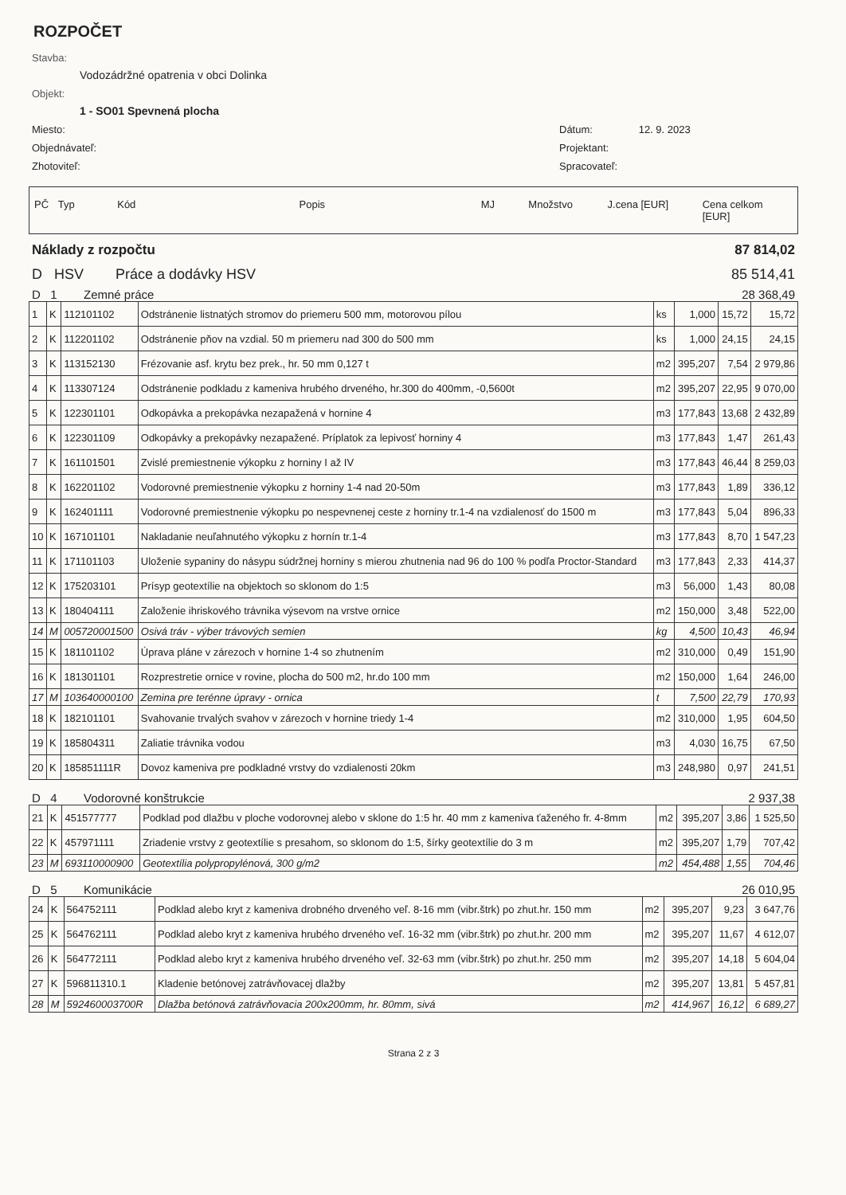ROZPOČET
Stavba:
Vodozádržné opatrenia v obci Dolinka
Objekt:
1 - SO01 Spevnená plocha
Miesto: Dátum: 12. 9. 2023
Objednávateľ: Projektant:
Zhotoviteľ: Spracovateľ:
PČ Typ Kód Popis MJ Množstvo J.cena [EUR] Cena celkom [EUR]
Náklady z rozpočtu 87 814,02
D HSV Práce a dodávky HSV 85 514,41
D 1 Zemné práce 28 368,49
| 1 | K | 112101102 | Odstránenie listnatých stromov do priemeru 500 mm, motorovou pílou | ks | 1,000 | 15,72 | 15,72 |
| 2 | K | 112201102 | Odstránenie pňov na vzdial. 50 m priemeru nad 300 do 500 mm | ks | 1,000 | 24,15 | 24,15 |
| 3 | K | 113152130 | Frézovanie asf. krytu bez prek., hr. 50 mm 0,127 t | m2 | 395,207 | 7,54 | 2 979,86 |
| 4 | K | 113307124 | Odstránenie podkladu z kameniva hrubého drveného, hr.300 do 400mm, -0,5600t | m2 | 395,207 | 22,95 | 9 070,00 |
| 5 | K | 122301101 | Odkopávka a prekopávka nezapažená v hornine 4 | m3 | 177,843 | 13,68 | 2 432,89 |
| 6 | K | 122301109 | Odkopávky a prekopávky nezapažené. Príplatok za lepivosť horniny 4 | m3 | 177,843 | 1,47 | 261,43 |
| 7 | K | 161101501 | Zvislé premiestnenie výkopku z horniny I až IV | m3 | 177,843 | 46,44 | 8 259,03 |
| 8 | K | 162201102 | Vodorovné premiestnenie výkopku z horniny 1-4 nad 20-50m | m3 | 177,843 | 1,89 | 336,12 |
| 9 | K | 162401111 | Vodorovné premiestnenie výkopku po nespevnenej ceste z horniny tr.1-4 na vzdialenosť do 1500 m | m3 | 177,843 | 5,04 | 896,33 |
| 10 | K | 167101101 | Nakladanie neuľahnutého výkopku z hornín tr.1-4 | m3 | 177,843 | 8,70 | 1 547,23 |
| 11 | K | 171101103 | Uloženie sypaniny do násypu súdržnej horniny s mierou zhutnenia nad 96 do 100 % podľa Proctor-Standard | m3 | 177,843 | 2,33 | 414,37 |
| 12 | K | 175203101 | Prísyp geotextílie na objektoch so sklonom do 1:5 | m3 | 56,000 | 1,43 | 80,08 |
| 13 | K | 180404111 | Založenie ihriskového trávnika výsevom na vrstve ornice | m2 | 150,000 | 3,48 | 522,00 |
| 14 | M | 005720001500 | Osivá tráv - výber trávových semien | kg | 4,500 | 10,43 | 46,94 |
| 15 | K | 181101102 | Úprava pláne v zárezoch v hornine 1-4 so zhutnením | m2 | 310,000 | 0,49 | 151,90 |
| 16 | K | 181301101 | Rozprestretie ornice v rovine, plocha do 500 m2, hr.do 100 mm | m2 | 150,000 | 1,64 | 246,00 |
| 17 | M | 103640000100 | Zemina pre terénne úpravy - ornica | t | 7,500 | 22,79 | 170,93 |
| 18 | K | 182101101 | Svahovanie trvalých svahov v zárezoch v hornine triedy 1-4 | m2 | 310,000 | 1,95 | 604,50 |
| 19 | K | 185804311 | Zaliatie trávnika vodou | m3 | 4,030 | 16,75 | 67,50 |
| 20 | K | 185851111R | Dovoz kameniva pre podkladné vrstvy do vzdialenosti 20km | m3 | 248,980 | 0,97 | 241,51 |
D 4 Vodorovné konštrukcie 2 937,38
| 21 | K | 451577777 | Podklad pod dlažbu v ploche vodorovnej alebo v sklone do 1:5 hr. 40 mm z kameniva ťaženého fr. 4-8mm | m2 | 395,207 | 3,86 | 1 525,50 |
| 22 | K | 457971111 | Zriadenie vrstvy z geotextílie s presahom, so sklonom do 1:5, šírky geotextílie do 3 m | m2 | 395,207 | 1,79 | 707,42 |
| 23 | M | 693110000900 | Geotextília polypropylénová, 300 g/m2 | m2 | 454,488 | 1,55 | 704,46 |
D 5 Komunikácie 26 010,95
| 24 | K | 564752111 | Podklad alebo kryt z kameniva drobného drveného veľ. 8-16 mm (vibr.štrk) po zhut.hr. 150 mm | m2 | 395,207 | 9,23 | 3 647,76 |
| 25 | K | 564762111 | Podklad alebo kryt z kameniva hrubého drveného veľ. 16-32 mm (vibr.štrk) po zhut.hr. 200 mm | m2 | 395,207 | 11,67 | 4 612,07 |
| 26 | K | 564772111 | Podklad alebo kryt z kameniva hrubého drveného veľ. 32-63 mm (vibr.štrk) po zhut.hr. 250 mm | m2 | 395,207 | 14,18 | 5 604,04 |
| 27 | K | 596811310.1 | Kladenie betónovej zatrávňovacej dlažby | m2 | 395,207 | 13,81 | 5 457,81 |
| 28 | M | 592460003700R | Dlažba betónová zatrávňovacia 200x200mm, hr. 80mm, sivá | m2 | 414,967 | 16,12 | 6 689,27 |
Strana 2 z 3